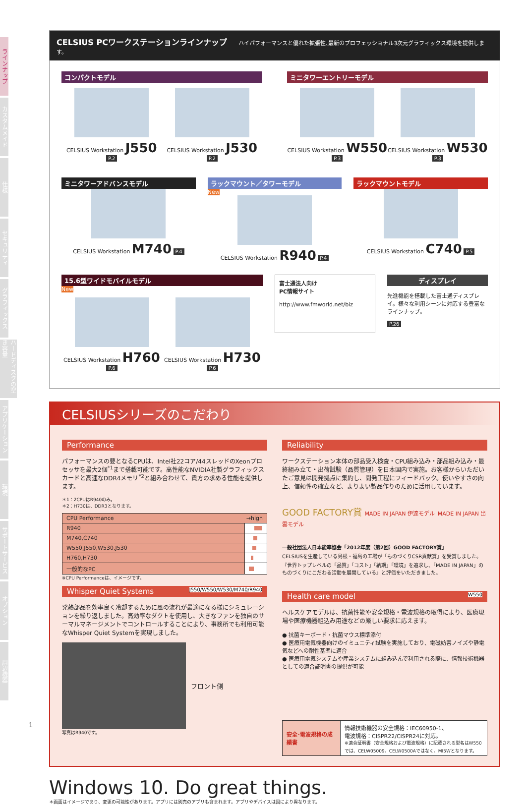ラインナップ
カスタムメイド
仕様
セキュリティ
グラフィックス
ハードディスクの空き容量
アプリケーション
環境
サポートサービス
オプション
周辺機器
CELSIUS PCワークステーションラインナップ ハイパフォーマンスと優れた拡張性､最新のプロフェッショナル3次元グラフィックス環境を提供します。
コンパクトモデル
CELSIUS Workstation J550 P.2 CELSIUS Workstation J530 P.2
ミニタワーエントリーモデル
CELSIUS Workstation W550 P.3 CELSIUS Workstation W530 P.3
ミニタワーアドバンスモデル
CELSIUS Workstation M740 P.4
ラックマウント／タワーモデル
New
CELSIUS Workstation R940 P.4
ラックマウントモデル
CELSIUS Workstation C740 P.5
15.6型ワイドモバイルモデル
New
CELSIUS Workstation H760 P.6 CELSIUS Workstation H730 P.6
富士通法人向け
PC情報サイト
http://www.fmworld.net/biz
ディスプレイ
先進機能を搭載した富士通ディスプレイ。様々な利用シーンに対応する豊富なラインナップ。
P.26
CELSIUSシリーズのこだわり
Performance
パフォーマンスの要となるCPUは、Intel社22コア/44スレッドのXeonプロセッサを最大2個<sup>*1</sup>まで搭載可能です。高性能なNVIDIA社製グラフィックスカードと高速なDDR4メモリ<sup>*2</sup>と組み合わせて、貴方の求める性能を提供します。
＊1：2CPUはR940のみ。
＊2：H730は、DDR3となります。
| CPU Performance →high | |
| --- | --- |
| R940 | |
| M740,C740 | |
| W550,J550,W530,J530 | |
| H760,H730 | |
| 一般的なPC | |
※CPU Performanceは、イメージです。
Whisper Quiet Systems J550/W550/W530/M740/R940
発熱部品を効率良く冷却するために風の流れが最適になる様にシミュレーションを繰り返しました。高効率なダクトを使用し、大きなファンを独自のサーマルマネージメントでコントロールすることにより、事務所でも利用可能なWhisper Quiet Systemを実現しました。
フロント側
写真はR940です。
Reliability
ワークステーション本体の部品受入検査・CPU組み込み・部品組み込み・最終組み立て・出荷試験（品質管理）を日本国内で実施。お客様からいただいたご意見は開発拠点に集約し、開発工程にフィードバック。使いやすさの向上、信頼性の確立など、よりよい製品作りのために活用しています。
GOOD FACTORY賞 MADE IN JAPAN 伊達モデル MADE IN JAPAN 出雲モデル
一般社団法人日本能率協会「2012年度（第2回）GOOD FACTORY賞」
CELSIUSを生産している島根・福島の工場が「ものづくりCSR貢献賞」を受賞しました。『世界トップレベルの「品質」「コスト」「納期」「環境」を追求し、「MADE IN JAPAN」のものづくりにこだわる活動を展開している』と評価をいただきました。
Health care model W550
ヘルスケアモデルは、抗菌性能や安全規格・電波規格の取得により、医療現場や医療機器組込み用途などの厳しい要求に応えます。
● 抗菌キーボード・抗菌マウス標準添付
● 医療用電気機器向けのイミュニティ試験を実施しており、電磁妨害ノイズや静電気などへの耐性基準に適合
● 医療用電気システムや産業システムに組み込んで利用される際に、情報技術機器としての適合証明書の提供が可能
| 安全･電波規格の成績書 | 情報技術機器の安全規格：IEC60950-1、 電波規格：CISPR22/CISPR24に対応。 ※適合証明書（安全規格および電波規格）に記載される型名はW550では、CELW05009、CELW0500Aではなく、MI5Wとなります。 |
Windows 10. Do great things.
＊画面はイメージであり、変更の可能性があります。アプリには別売のアプリも含まれます。アプリやデバイスは国により異なります。
1